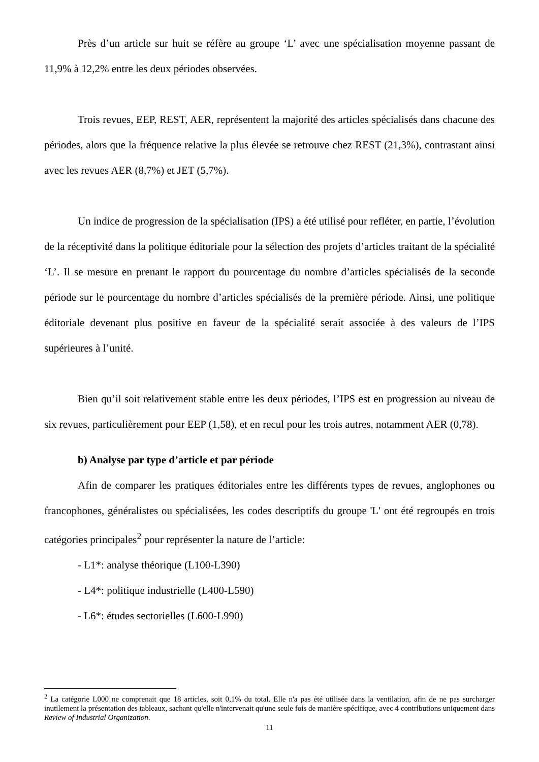Près d’un article sur huit se réfère au groupe ‘L’ avec une spécialisation moyenne passant de 11,9% à 12,2% entre les deux périodes observées.
Trois revues, EEP, REST, AER, représentent la majorité des articles spécialisés dans chacune des périodes, alors que la fréquence relative la plus élevée se retrouve chez REST (21,3%), contrastant ainsi avec les revues AER (8,7%) et JET (5,7%).
Un indice de progression de la spécialisation (IPS) a été utilisé pour refléter, en partie, l’évolution de la réceptivité dans la politique éditoriale pour la sélection des projets d’articles traitant de la spécialité ‘L’. Il se mesure en prenant le rapport du pourcentage du nombre d’articles spécialisés de la seconde période sur le pourcentage du nombre d’articles spécialisés de la première période. Ainsi, une politique éditoriale devenant plus positive en faveur de la spécialité serait associée à des valeurs de l’IPS supérieures à l’unité.
Bien qu’il soit relativement stable entre les deux périodes, l’IPS est en progression au niveau de six revues, particulièrement pour EEP (1,58), et en recul pour les trois autres, notamment AER (0,78).
b) Analyse par type d’article et par période
Afin de comparer les pratiques éditoriales entre les différents types de revues, anglophones ou francophones, généralistes ou spécialisées, les codes descriptifs du groupe 'L' ont été regroupés en trois catégories principales<sup>2</sup> pour représenter la nature de l’article:
- L1*: analyse théorique (L100-L390)
- L4*: politique industrielle (L400-L590)
- L6*: études sectorielles (L600-L990)
<sup>2</sup> La catégorie L000 ne comprenait que 18 articles, soit 0,1% du total. Elle n'a pas été utilisée dans la ventilation, afin de ne pas surcharger inutilement la présentation des tableaux, sachant qu'elle n'intervenait qu'une seule fois de manière spécifique, avec 4 contributions uniquement dans Review of Industrial Organization.
11